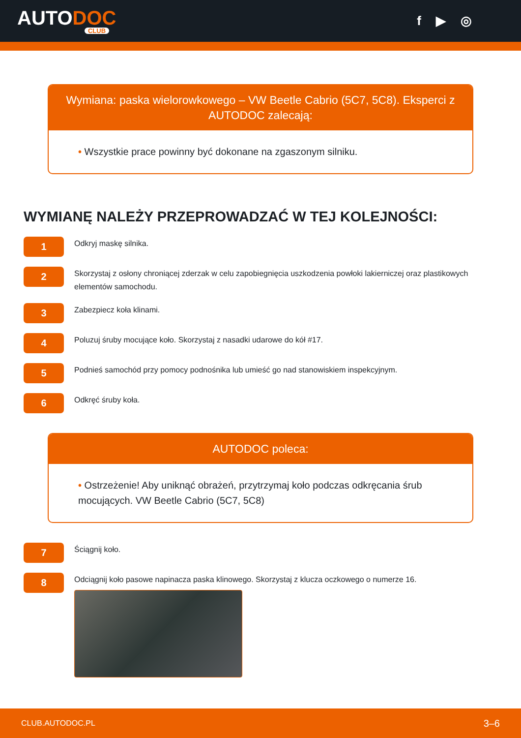AUTODOC
CLUB
f ▶ ◎
Wymiana: paska wielorowkowego – VW Beetle Cabrio (5C7, 5C8). Eksperci z AUTODOC zalecają:
• Wszystkie prace powinny być dokonane na zgaszonym silniku.
WYMIANĘ NALEŻY PRZEPROWADZAĆ W TEJ KOLEJNOŚCI:
1
Odkryj maskę silnika.
2
Skorzystaj z osłony chroniącej zderzak w celu zapobiegnięcia uszkodzenia powłoki lakierniczej oraz plastikowych elementów samochodu.
3
Zabezpiecz koła klinami.
4
Poluzuj śruby mocujące koło. Skorzystaj z nasadki udarowe do kół #17.
5
Podnieś samochód przy pomocy podnośnika lub umieść go nad stanowiskiem inspekcyjnym.
6
Odkręć śruby koła.
AUTODOC poleca:
• Ostrzeżenie! Aby uniknąć obrażeń, przytrzymaj koło podczas odkręcania śrub mocujących. VW Beetle Cabrio (5C7, 5C8)
7
Ściągnij koło.
8
Odciągnij koło pasowe napinacza paska klinowego. Skorzystaj z klucza oczkowego o numerze 16.
CLUB.AUTODOC.PL 3–6